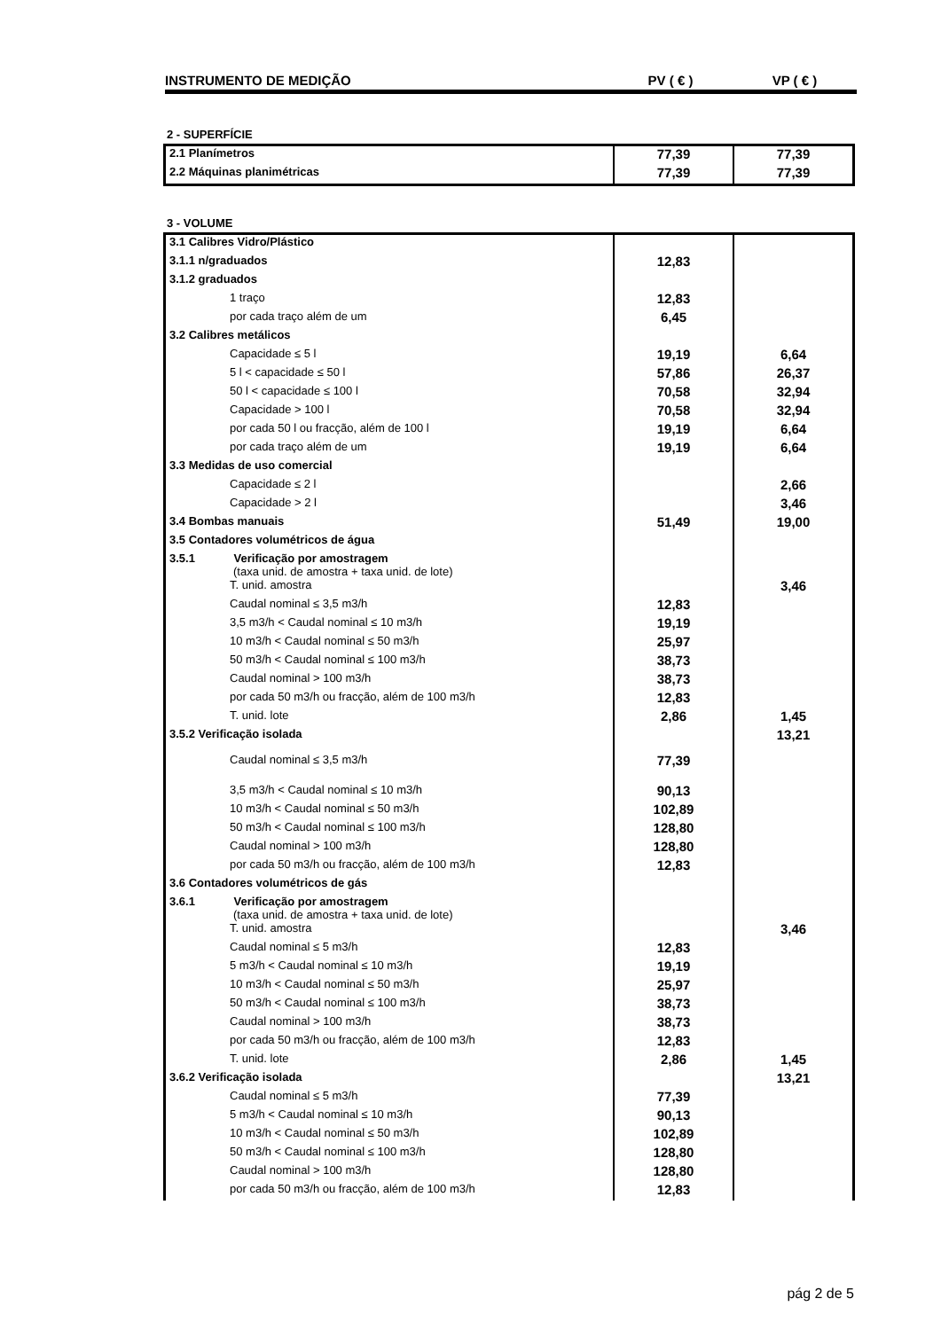INSTRUMENTO DE MEDIÇÃO PV ( € ) VP ( € )
2 - SUPERFÍCIE
| 2.1 Planímetros | 77,39 | 77,39 |
| 2.2 Máquinas planimétricas | 77,39 | 77,39 |
3 - VOLUME
| 3.1 Calibres Vidro/Plástico | | |
| 3.1.1 n/graduados | 12,83 | |
| 3.1.2 graduados | | |
| 1 traço | 12,83 | |
| por cada traço além de um | 6,45 | |
| 3.2 Calibres metálicos | | |
| Capacidade ≤ 5 l | 19,19 | 6,64 |
| 5 l < capacidade ≤ 50 l | 57,86 | 26,37 |
| 50 l < capacidade ≤ 100 l | 70,58 | 32,94 |
| Capacidade > 100 l | 70,58 | 32,94 |
| por cada 50 l ou fracção, além de 100 l | 19,19 | 6,64 |
| por cada traço além de um | 19,19 | 6,64 |
| 3.3 Medidas de uso comercial | | |
| Capacidade ≤ 2 l | | 2,66 |
| Capacidade > 2 l | | 3,46 |
| 3.4 Bombas manuais | 51,49 | 19,00 |
| 3.5 Contadores volumétricos de água | | |
| 3.5.1 Verificação por amostragem (taxa unid. de amostra + taxa unid. de lote) | | |
| T. unid. amostra | | 3,46 |
| Caudal nominal ≤ 3,5 m3/h | 12,83 | |
| 3,5 m3/h < Caudal nominal ≤ 10 m3/h | 19,19 | |
| 10 m3/h < Caudal nominal ≤ 50 m3/h | 25,97 | |
| 50 m3/h < Caudal nominal ≤ 100 m3/h | 38,73 | |
| Caudal nominal > 100 m3/h | 38,73 | |
| por cada 50 m3/h ou fracção, além de 100 m3/h | 12,83 | |
| T. unid. lote | 2,86 | 1,45 |
| 3.5.2 Verificação isolada | | 13,21 |
| Caudal nominal ≤ 3,5 m3/h | 77,39 | |
| 3,5 m3/h < Caudal nominal ≤ 10 m3/h | 90,13 | |
| 10 m3/h < Caudal nominal ≤ 50 m3/h | 102,89 | |
| 50 m3/h < Caudal nominal ≤ 100 m3/h | 128,80 | |
| Caudal nominal > 100 m3/h | 128,80 | |
| por cada 50 m3/h ou fracção, além de 100 m3/h | 12,83 | |
| 3.6 Contadores volumétricos de gás | | |
| 3.6.1 Verificação por amostragem (taxa unid. de amostra + taxa unid. de lote) | | |
| T. unid. amostra | | 3,46 |
| Caudal nominal ≤ 5 m3/h | 12,83 | |
| 5 m3/h < Caudal nominal ≤ 10 m3/h | 19,19 | |
| 10 m3/h < Caudal nominal ≤ 50 m3/h | 25,97 | |
| 50 m3/h < Caudal nominal ≤ 100 m3/h | 38,73 | |
| Caudal nominal > 100 m3/h | 38,73 | |
| por cada 50 m3/h ou fracção, além de 100 m3/h | 12,83 | |
| T. unid. lote | 2,86 | 1,45 |
| 3.6.2 Verificação isolada | | 13,21 |
| Caudal nominal ≤ 5 m3/h | 77,39 | |
| 5 m3/h < Caudal nominal ≤ 10 m3/h | 90,13 | |
| 10 m3/h < Caudal nominal ≤ 50 m3/h | 102,89 | |
| 50 m3/h < Caudal nominal ≤ 100 m3/h | 128,80 | |
| Caudal nominal > 100 m3/h | 128,80 | |
| por cada 50 m3/h ou fracção, além de 100 m3/h | 12,83 | |
pág 2 de 5